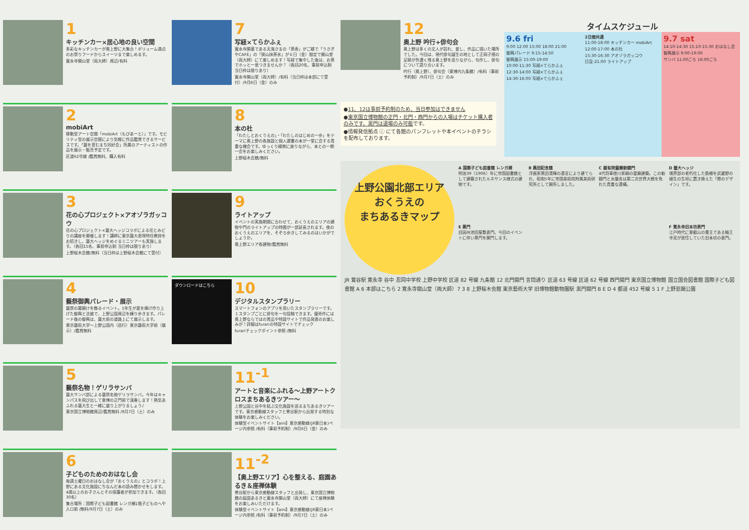1
キッチンカー×居心地の良い空間
多彩なキッチンカーが奥上野に大集合！ボリューム満点のお祭りフードからスイーツまで楽しめます。
寛永寺開山堂（両大師）周辺/有料
2
mobiArt
移動型アート空間「mobiArt（もびあーと）」です。モビリティ型の展示空間により気軽に作品鑑賞できるサービスです。「藝を育むまち同好会」所属のアーティストの作品を展示・販売予定です。
区道62号線 /鑑賞無料、購入有料
3
花の心プロジェクト×アオゾラガッコウ
花の心プロジェクト×藝大ヘッジコラボによる花とみどりの講座を開催します！講師に東京藝大君塚特任教授をお招きし、藝大ヘッジをめぐるミニツアーも実施します。（各回15名、事前申込制 当日枠は限りあり）
上野桜木会館/無料（当日枠は上野桜木会館にて受付）
4
藝祭御輿パレード・展示
藝祭の幕開けを飾るイベント。1年生が夏を捧げ作り上げた御輿と法被で、上野公園周辺を練り歩きます。パレード後の御輿は、藝大前の道路上にて展示します。
東京藝術大学〜上野公園内（巡行）東京藝術大学前（展示）/鑑賞無料
5
藝祭名物！ゲリラサンバ
藝大サンバ部による藝祭名物ゲリラサンバ。今年はキャンパスを飛び出して東博の正門前で演奏します！熱気あふれる藝大生と一緒に盛り上がりましょう♪
東京国立博物館周辺/鑑賞無料 /9月7日（土）のみ
6
子どものためのおはなし会
毎週土曜日のおはなし会が「おくうえの」とコラボ！上野にある文化施設にちなんだ本の読み聞かせをします。4歳以上のお子さんとその保護者が参加できます。（各回30名）
集合場所：国際子ども図書館 レンガ棟1階子どものへや入口前 /無料/9月7日（土）のみ
7
写経×てらかふぇ
寛永寺開基である天海さまの「茶寿」がご縁で「うさぎやCAFÉ」の「狭山抹茶氷」が６日（金）限定で開山堂（両大師）にて楽しめます！写経で集中した後は、お茶でホッと一息つきませんか？（各回20名、事前申込制 当日枠は限りあり）
寛永寺開山堂（両大師）/有料（当日枠は本部にて受付）/9月6日（金）のみ
8
本の杜
「わたしとおくうえの」・「わたしのはじめの一歩」をテーマに奥上野の各施設と個人選書の本が一堂に会する貴重な機会です。ゆっくり縁側に座りながら、本との一期一会をお楽しみください。
上野桜木会館/無料
9
ライトアップ
イベントの実施期間に合わせて、おくうえのエリアの建物や門のライトアップの時間が一部延長されます。夜のおくうえのエリアを、そぞろ歩きしてみるのはいかがでしょうか。
奥上野エリア各建物/鑑賞無料
ダウンロードはこちら
10
デジタルスタンプラリー
スマートフォンのアプリを用いたスタンプラリーです。１スタンプごとに俳句を一句投稿できます。優秀作には奥上野ならではの賞品や特設サイトで作品発表のお楽しみが！詳細はfurariの特設サイトでチェック
furariチェックポイント参照 /無料
11<sup>-1</sup>
アートと音楽にふれる〜上野アートクロスまちあるきツアー〜
上野公園と谷中を結ぶ文化施設を巡るまちあるきツアーです。東京感動線スタッフと鶯谷駅から出発する特別な体験をお楽しみください。
体験型イベントサイト【aini】東京感動線(JR東日本)ページ内参照 /有料（事前予約制）/9月6日（金）のみ
11<sup>-2</sup>
【奥上野エリア】心を整える、庭園あるき＆座禅体験
鶯谷駅から東京感動線スタッフと出発し、東京国立博物館の庭園あるきと寛永寺開山堂（両大師）にて座禅体験をお楽しみいただけます。
体験型イベントサイト【aini】東京感動線(JR東日本)ページ内参照 /有料（事前予約制）/9月7日（土）のみ
12
奥上野 吟行+俳句会
奥上野は多くの文人が訪れ、愛し、作品に描いた場所でした。今回は、現代俳句誕生の地として正岡子規の足跡が色濃く残る奥上野を巡りながら、句作し、俳句について語り合います。
吟行（奥上野）、俳句会（東博内九条館）/有料（事前予約制）/9月7日（土）のみ
●11、12は事前予約制のため、当日参加はできません
●東京国立博物館の正門・北門・西門からの入場はチケット購入者のみです。黒門は退場のみ可能です。
●情報発信拠点 ⓘ にて各館のパンフレットや本イベントのチラシを配布しております。
タイムスケジュール
9.6 fri
9:00 12:00 15:00 18:00 21:00
御輿パレード 9:15-14:50
御輿展示 15:00-19:00
10:00-11:30 写経×てらかふぇ
12:30-14:00 写経×てらかふぇ
14:30-16:00 写経×てらかふぇ
2日間共通
11:00-18:00 キッチンカー mobiArt
12:00-17:00 本の杜
15:30-16:30 アオゾラガッコウ
日没-21:00 ライトアップ
9.7 sat
14:10-14:30 15:10-15:30 おはなし会
御輿展示 9:00-19:00
サンバ 11:00ごろ 16:00ごろ
上野公園北部エリア
おくうえの
まちあるきマップ
A 国際子ども図書館 レンガ棟
明治39（1906）年に帝国図書館として建築されたルネサンス様式の建物です。
B 黒田記念館
洋画家黒田清輝の遺言により建てられ、昭和5年に帝国美術院附属美術研究所として開所しました。
C 厳有院霊廟勅額門
4代将軍徳川家綱の霊廟建築。この勅額門と水盤舎は第二次世界大戦を免れた貴重な遺構。
D 藝大ヘッジ
境界部の老朽化した鉄柵を武蔵野の植生の生垣に置き換えた「際のデザイン」です。
E 黒門
旧因州池田屋敷表門。今回のイベントに伴い黒門を開門します。
F 寛永寺旧本坊表門
江戸時代に東叡山の貫主である輪王寺宮が居住していた旧本坊の表門。
JR 鶯谷駅 寛永寺 谷中 忍岡中学校 上野中学校 区道 82 号線 九条館 12 北門開門 言問通り 区道 63 号線 区道 62 号線 西門開門 東京国立博物館 国立国会図書館 国際子ども図書館 A 6 本部はこちら 2 寛永寺開山堂（両大師）7 3 8 上野桜木会館 東京藝術大学 旧博物館動物園駅 黒門開門 B E D 4 都道 452 号線 5 1 F 上野恩賜公園